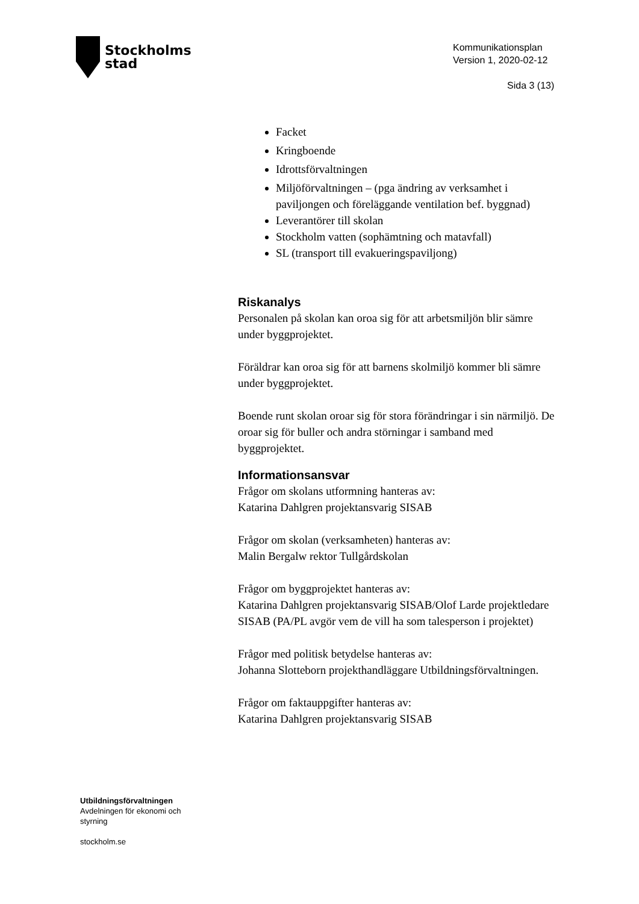Stockholms
stad
Kommunikationsplan
Version 1, 2020-02-12
Sida 3 (13)
Facket
Kringboende
Idrottsförvaltningen
Miljöförvaltningen – (pga ändring av verksamhet i paviljongen och föreläggande ventilation bef. byggnad)
Leverantörer till skolan
Stockholm vatten (sophämtning och matavfall)
SL (transport till evakueringspaviljong)
Riskanalys
Personalen på skolan kan oroa sig för att arbetsmiljön blir sämre under byggprojektet.
Föräldrar kan oroa sig för att barnens skolmiljö kommer bli sämre under byggprojektet.
Boende runt skolan oroar sig för stora förändringar i sin närmiljö. De oroar sig för buller och andra störningar i samband med byggprojektet.
Informationsansvar
Frågor om skolans utformning hanteras av:
Katarina Dahlgren projektansvarig SISAB
Frågor om skolan (verksamheten) hanteras av:
Malin Bergalw rektor Tullgårdskolan
Frågor om byggprojektet hanteras av:
Katarina Dahlgren projektansvarig SISAB/Olof Larde projektledare SISAB (PA/PL avgör vem de vill ha som talesperson i projektet)
Frågor med politisk betydelse hanteras av:
Johanna Slotteborn projekthandläggare Utbildningsförvaltningen.
Frågor om faktauppgifter hanteras av:
Katarina Dahlgren projektansvarig SISAB
Utbildningsförvaltningen
Avdelningen för ekonomi och
styrning
stockholm.se